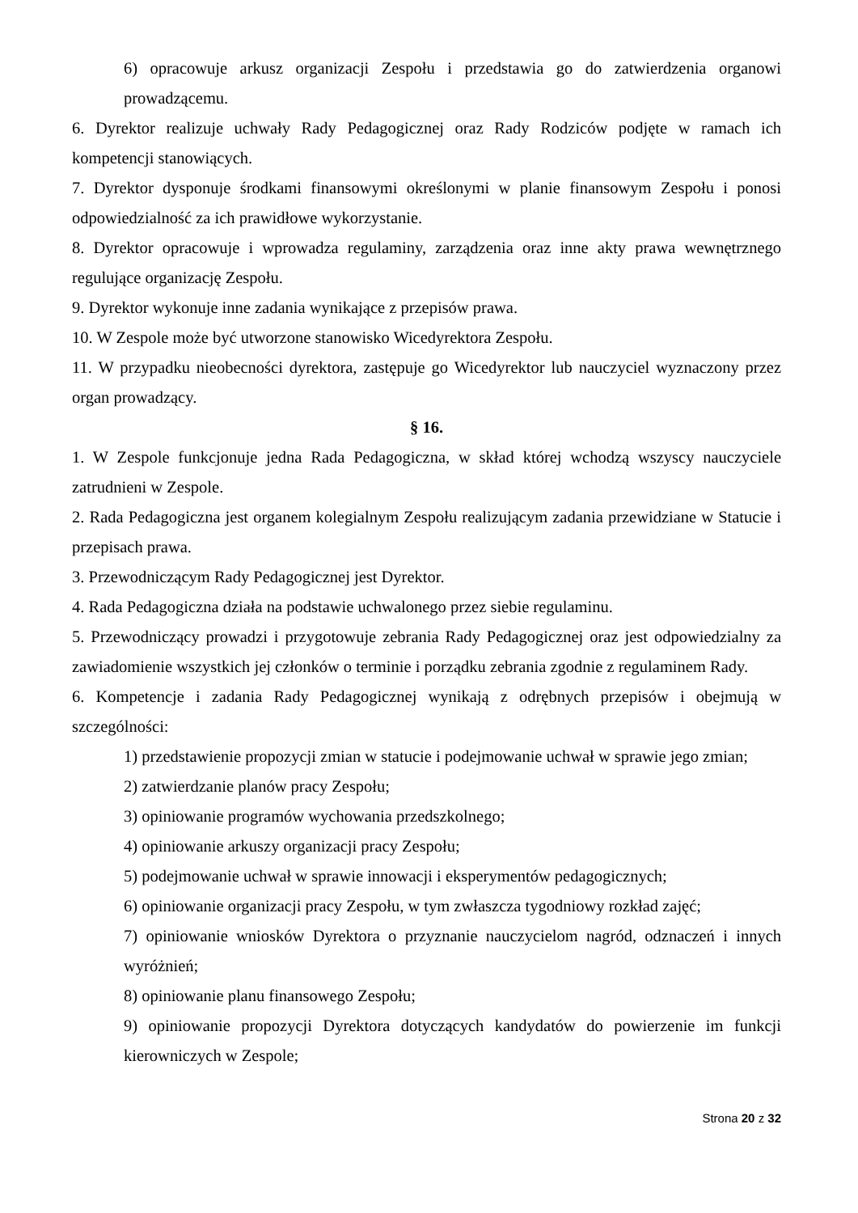6) opracowuje arkusz organizacji Zespołu i przedstawia go do zatwierdzenia organowi prowadzącemu.
6. Dyrektor realizuje uchwały Rady Pedagogicznej oraz Rady Rodziców podjęte w ramach ich kompetencji stanowiących.
7. Dyrektor dysponuje środkami finansowymi określonymi w planie finansowym Zespołu i ponosi odpowiedzialność za ich prawidłowe wykorzystanie.
8. Dyrektor opracowuje i wprowadza regulaminy, zarządzenia oraz inne akty prawa wewnętrznego regulujące organizację Zespołu.
9. Dyrektor wykonuje inne zadania wynikające z przepisów prawa.
10. W Zespole może być utworzone stanowisko Wicedyrektora Zespołu.
11. W przypadku nieobecności dyrektora, zastępuje go Wicedyrektor lub nauczyciel wyznaczony przez organ prowadzący.
§ 16.
1. W Zespole funkcjonuje jedna Rada Pedagogiczna, w skład której wchodzą wszyscy nauczyciele zatrudnieni w Zespole.
2. Rada Pedagogiczna jest organem kolegialnym Zespołu realizującym zadania przewidziane w Statucie i przepisach prawa.
3. Przewodniczącym Rady Pedagogicznej jest Dyrektor.
4. Rada Pedagogiczna działa na podstawie uchwalonego przez siebie regulaminu.
5. Przewodniczący prowadzi i przygotowuje zebrania Rady Pedagogicznej oraz jest odpowiedzialny za zawiadomienie wszystkich jej członków o terminie i porządku zebrania zgodnie z regulaminem Rady.
6. Kompetencje i zadania Rady Pedagogicznej wynikają z odrębnych przepisów i obejmują w szczególności:
1) przedstawienie propozycji zmian w statucie i podejmowanie uchwał w sprawie jego zmian;
2) zatwierdzanie planów pracy Zespołu;
3) opiniowanie programów wychowania przedszkolnego;
4) opiniowanie arkuszy organizacji pracy Zespołu;
5) podejmowanie uchwał w sprawie innowacji i eksperymentów pedagogicznych;
6) opiniowanie organizacji pracy Zespołu, w tym zwłaszcza tygodniowy rozkład zajęć;
7) opiniowanie wniosków Dyrektora o przyznanie nauczycielom nagród, odznaczeń i innych wyróżnień;
8) opiniowanie planu finansowego Zespołu;
9) opiniowanie propozycji Dyrektora dotyczących kandydatów do powierzenie im funkcji kierowniczych w Zespole;
Strona 20 z 32